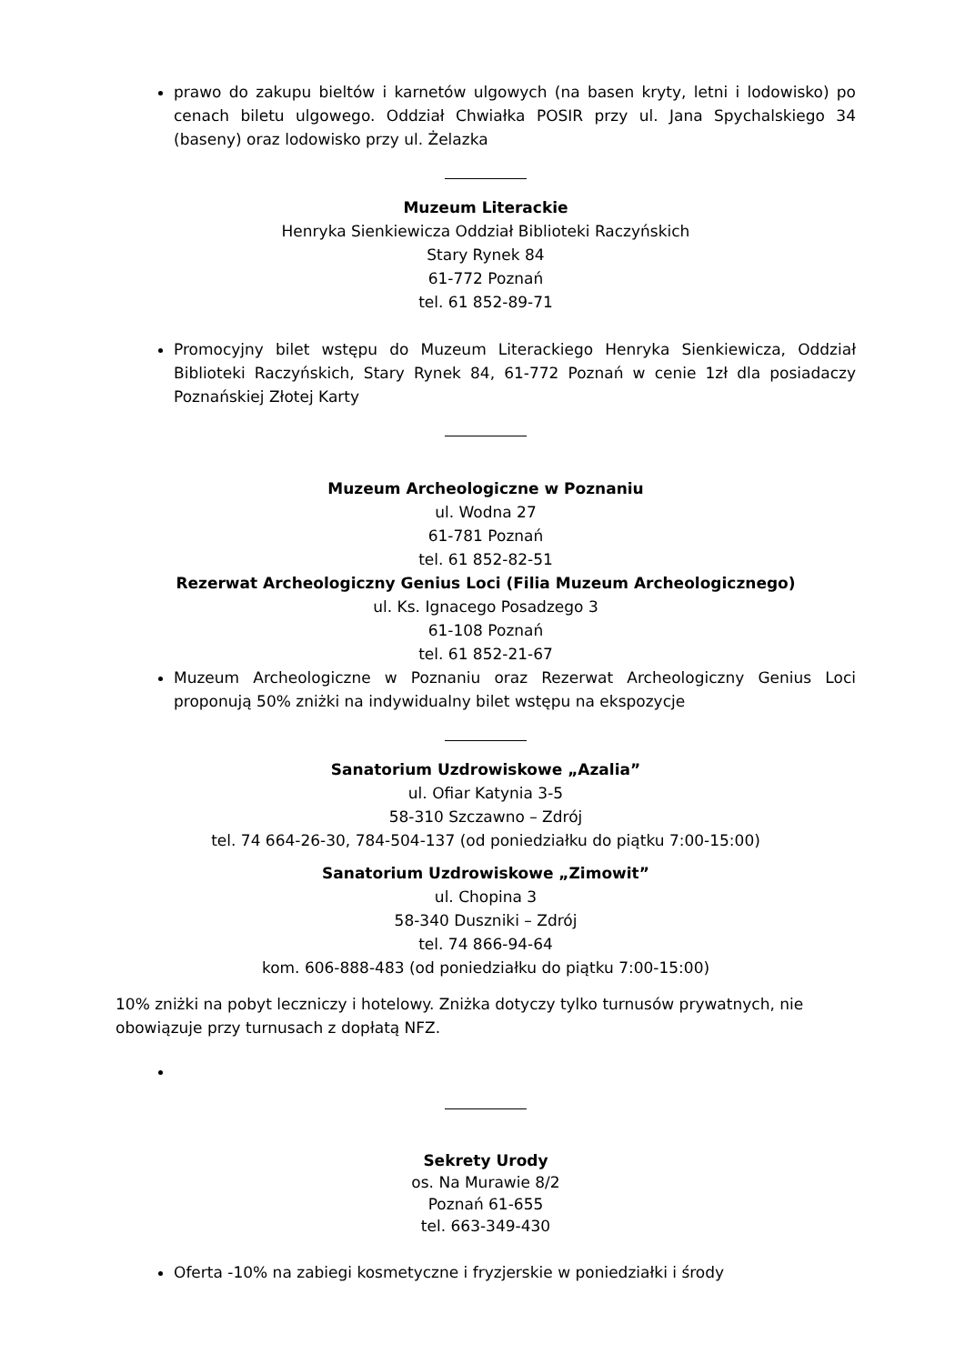prawo do zakupu bieltów i karnetów ulgowych (na basen kryty, letni i lodowisko) po cenach biletu ulgowego. Oddział Chwiałka POSIR przy ul. Jana Spychalskiego 34 (baseny) oraz lodowisko przy ul. Żelazka
Muzeum Literackie
Henryka Sienkiewicza Oddział Biblioteki Raczyńskich
Stary Rynek 84
61-772 Poznań
tel. 61 852-89-71
Promocyjny bilet wstępu do Muzeum Literackiego Henryka Sienkiewicza, Oddział Biblioteki Raczyńskich, Stary Rynek 84, 61-772 Poznań w cenie 1zł dla posiadaczy Poznańskiej Złotej Karty
Muzeum Archeologiczne w Poznaniu
ul. Wodna 27
61-781 Poznań
tel. 61 852-82-51
Rezerwat Archeologiczny Genius Loci (Filia Muzeum Archeologicznego)
ul. Ks. Ignacego Posadzego 3
61-108 Poznań
tel. 61 852-21-67
Muzeum Archeologiczne w Poznaniu oraz Rezerwat Archeologiczny Genius Loci proponują 50% zniżki na indywidualny bilet wstępu na ekspozycje
Sanatorium Uzdrowiskowe „Azalia”
ul. Ofiar Katynia 3-5
58-310 Szczawno – Zdrój
tel. 74 664-26-30, 784-504-137 (od poniedziałku do piątku 7:00-15:00)
Sanatorium Uzdrowiskowe „Zimowit”
ul. Chopina 3
58-340 Duszniki – Zdrój
tel. 74 866-94-64
kom. 606-888-483 (od poniedziałku do piątku 7:00-15:00)
10% zniżki na pobyt leczniczy i hotelowy. Zniżka dotyczy tylko turnusów prywatnych, nie obowiązuje przy turnusach z dopłatą NFZ.
Sekrety Urody
os. Na Murawie 8/2
Poznań 61-655
tel. 663-349-430
Oferta -10% na zabiegi kosmetyczne i fryzjerskie w poniedziałki i środy